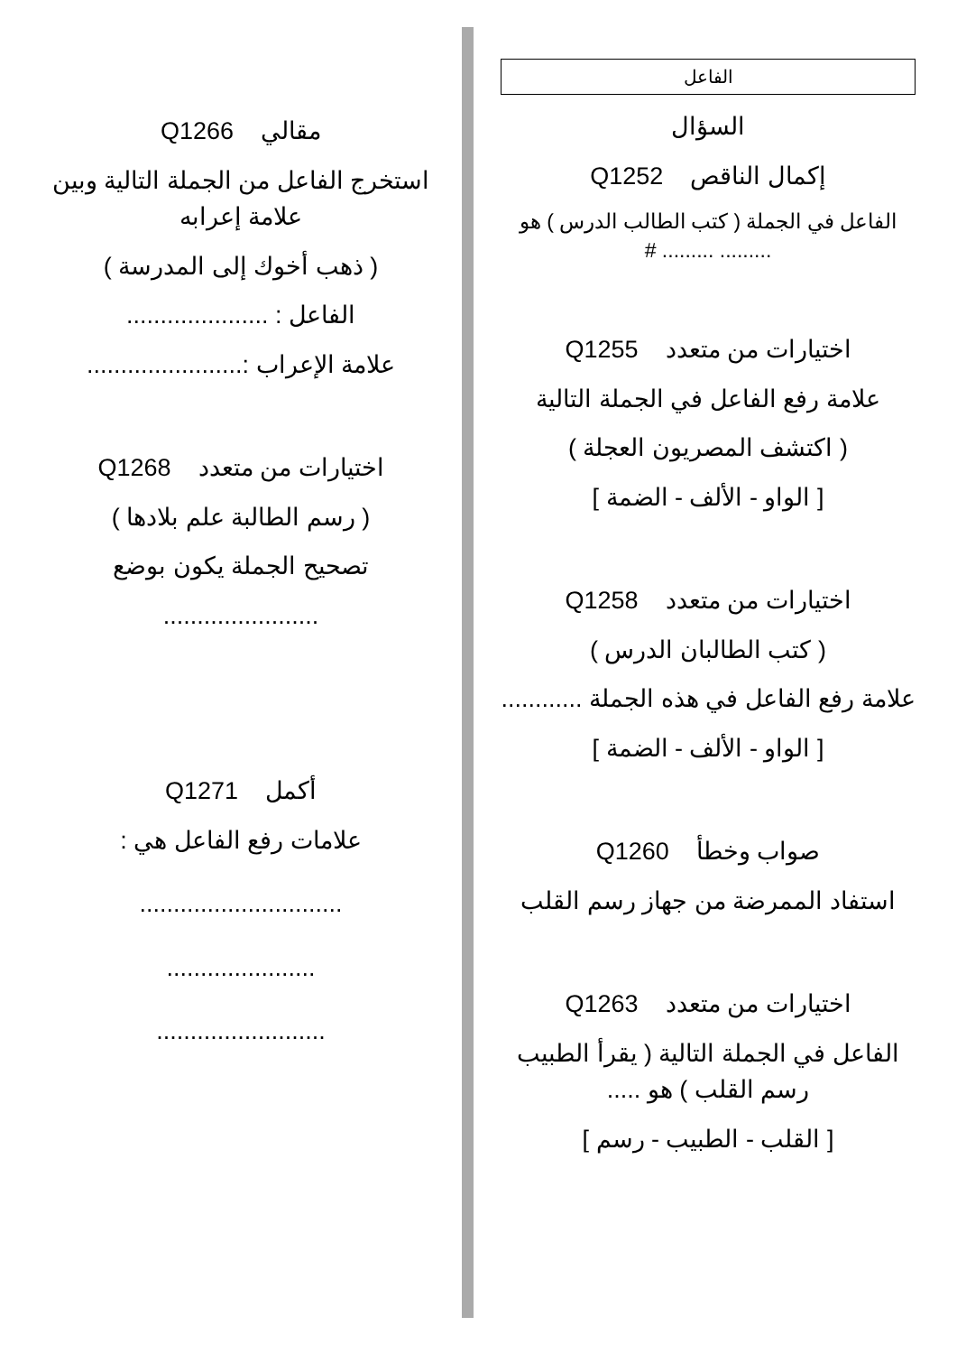الفاعل
السؤال
إكمال الناقص Q1252
الفاعل في الجملة ( كتب الطالب الدرس ) هو ......... ......... #
اختيارات من متعدد Q1255
علامة رفع الفاعل في الجملة التالية
( اكتشف المصريون العجلة )
[ الواو - الألف - الضمة ]
اختيارات من متعدد Q1258
( كتب الطالبان الدرس )
علامة رفع الفاعل في هذه الجملة ............
[ الواو - الألف - الضمة ]
صواب وخطأ Q1260
استفاد الممرضة من جهاز رسم القلب
اختيارات من متعدد Q1263
الفاعل في الجملة التالية ( يقرأ الطبيب رسم القلب ) هو .....
[ القلب - الطبيب - رسم ]
مقالي Q1266
استخرج الفاعل من الجملة التالية وبين علامة إعرابه
( ذهب أخوك إلى المدرسة )
الفاعل : .....................
علامة الإعراب :.......................
اختيارات من متعدد Q1268
( رسم الطالبة علم بلادها )
تصحيح الجملة يكون بوضع
.......................
أكمل Q1271
علامات رفع الفاعل هي :
..............................
......................
.........................